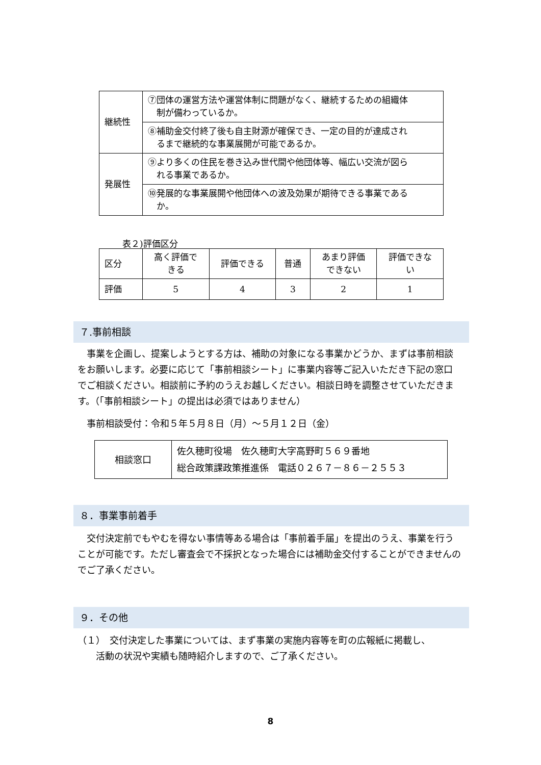| 継続性 | ⑦団体の運営方法や運営体制に問題がなく、継続するための組織体 制が備わっているか。 |
| | ⑧補助金交付終了後も自主財源が確保でき、一定の目的が達成され るまで継続的な事業展開が可能であるか。 |
| 発展性 | ⑨より多くの住民を巻き込み世代間や他団体等、幅広い交流が図ら れる事業であるか。 |
| | ⑩発展的な事業展開や他団体への波及効果が期待できる事業である か。 |
表２)評価区分
| 区分 | 高く評価で きる | 評価できる | 普通 | あまり評価 できない | 評価できな い |
| 評価 | 5 | 4 | 3 | 2 | 1 |
７.事前相談
　事業を企画し、提案しようとする方は、補助の対象になる事業かどうか、まずは事前相談をお願いします。必要に応じて「事前相談シート」に事業内容等ご記入いただき下記の窓口でご相談ください。相談前に予約のうえお越しください。相談日時を調整させていただきます。（「事前相談シート」の提出は必須ではありません）
　事前相談受付：令和５年５月８日（月）～５月１２日（金）
| 相談窓口 | 佐久穂町役場 佐久穂町大字高野町５６９番地 総合政策課政策推進係 電話０２６７－８６－２５５３ |
８．事業事前着手
　交付決定前でもやむを得ない事情等ある場合は「事前着手届」を提出のうえ、事業を行うことが可能です。ただし審査会で不採択となった場合には補助金交付することができませんのでご了承ください。
９．その他
（１）　交付決定した事業については、まず事業の実施内容等を町の広報紙に掲載し、
　　活動の状況や実績も随時紹介しますので、ご了承ください。
8